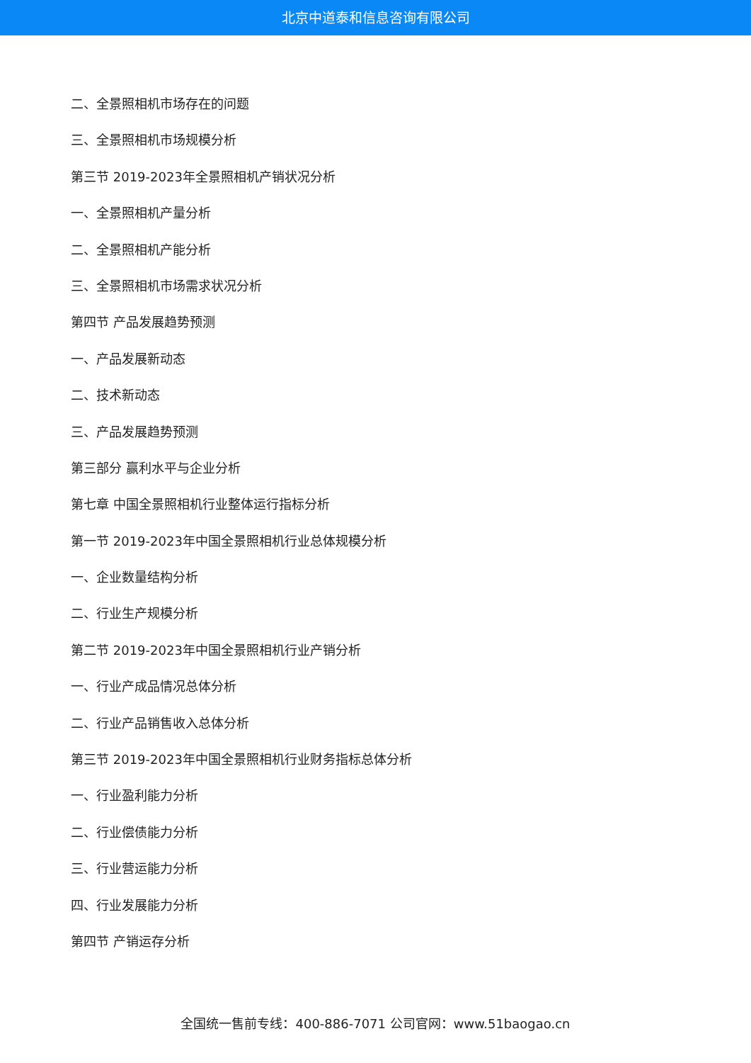北京中道泰和信息咨询有限公司
二、全景照相机市场存在的问题
三、全景照相机市场规模分析
第三节 2019-2023年全景照相机产销状况分析
一、全景照相机产量分析
二、全景照相机产能分析
三、全景照相机市场需求状况分析
第四节 产品发展趋势预测
一、产品发展新动态
二、技术新动态
三、产品发展趋势预测
第三部分 赢利水平与企业分析
第七章 中国全景照相机行业整体运行指标分析
第一节 2019-2023年中国全景照相机行业总体规模分析
一、企业数量结构分析
二、行业生产规模分析
第二节 2019-2023年中国全景照相机行业产销分析
一、行业产成品情况总体分析
二、行业产品销售收入总体分析
第三节 2019-2023年中国全景照相机行业财务指标总体分析
一、行业盈利能力分析
二、行业偿债能力分析
三、行业营运能力分析
四、行业发展能力分析
第四节 产销运存分析
全国统一售前专线：400-886-7071 公司官网：www.51baogao.cn